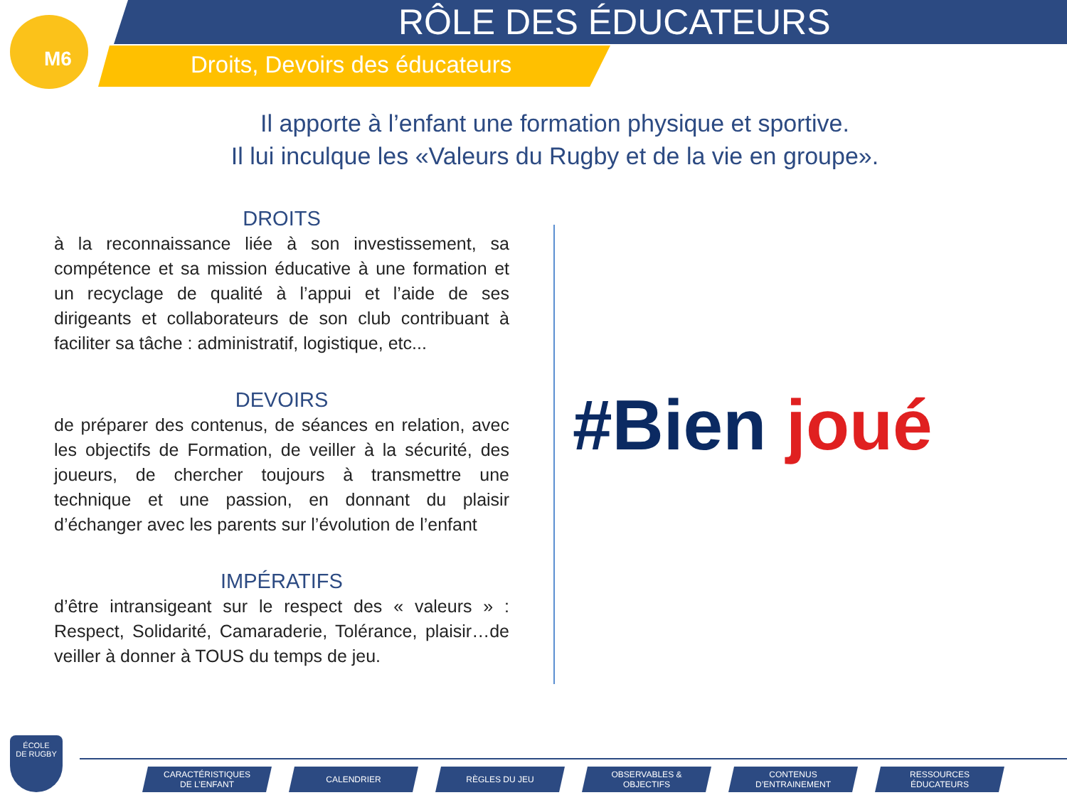M6
RÔLE DES ÉDUCATEURS
Droits, Devoirs des éducateurs
Il apporte à l’enfant une formation physique et sportive.
Il lui inculque les «Valeurs du Rugby et de la vie en groupe».
DROITS
à la reconnaissance liée à son investissement, sa compétence et sa mission éducative à une formation et un recyclage de qualité à l’appui et l’aide de ses dirigeants et collaborateurs de son club contribuant à faciliter sa tâche : administratif, logistique, etc...
DEVOIRS
de préparer des contenus, de séances en relation, avec les objectifs de Formation, de veiller à la sécurité, des joueurs, de chercher toujours à transmettre une technique et une passion, en donnant du plaisir d’échanger avec les parents sur l’évolution de l’enfant
IMPÉRATIFS
d’être intransigeant sur le respect des « valeurs » : Respect, Solidarité, Camaraderie, Tolérance, plaisir…de veiller à donner à TOUS du temps de jeu.
#Bien joué
ÉCOLE
DE RUGBY
CARACTÉRISTIQUES
DE L’ENFANT
CALENDRIER RÈGLES DU JEU OBSERVABLES &
OBJECTIFS
CONTENUS
D’ENTRAINEMENT
RESSOURCES
ÉDUCATEURS